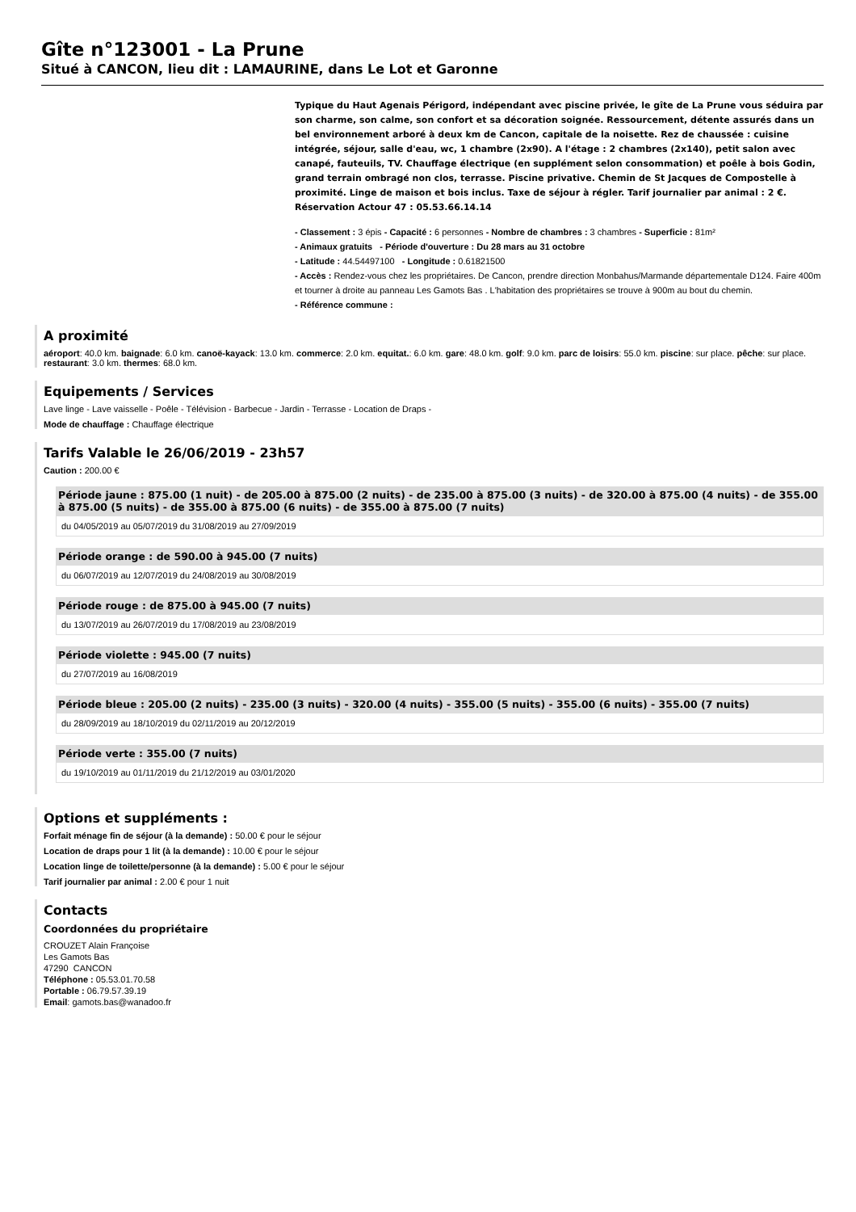Gîte n°123001 - La Prune
Situé à CANCON, lieu dit : LAMAURINE, dans Le Lot et Garonne
Typique du Haut Agenais Périgord, indépendant avec piscine privée, le gîte de La Prune vous séduira par son charme, son calme, son confort et sa décoration soignée. Ressourcement, détente assurés dans un bel environnement arboré à deux km de Cancon, capitale de la noisette. Rez de chaussée : cuisine intégrée, séjour, salle d'eau, wc, 1 chambre (2x90). A l'étage : 2 chambres (2x140), petit salon avec canapé, fauteuils, TV. Chauffage électrique (en supplément selon consommation) et poêle à bois Godin, grand terrain ombragé non clos, terrasse. Piscine privative. Chemin de St Jacques de Compostelle à proximité. Linge de maison et bois inclus. Taxe de séjour à régler. Tarif journalier par animal : 2 €. Réservation Actour 47 : 05.53.66.14.14
- Classement : 3 épis - Capacité : 6 personnes - Nombre de chambres : 3 chambres - Superficie : 81m²
- Animaux gratuits - Période d'ouverture : Du 28 mars au 31 octobre
- Latitude : 44.54497100 - Longitude : 0.61821500
- Accès : Rendez-vous chez les propriétaires. De Cancon, prendre direction Monbahus/Marmande départementale D124. Faire 400m et tourner à droite au panneau Les Gamots Bas . L'habitation des propriétaires se trouve à 900m au bout du chemin.
- Référence commune :
A proximité
aéroport: 40.0 km. baignade: 6.0 km. canoë-kayack: 13.0 km. commerce: 2.0 km. equitat.: 6.0 km. gare: 48.0 km. golf: 9.0 km. parc de loisirs: 55.0 km. piscine: sur place. pêche: sur place. restaurant: 3.0 km. thermes: 68.0 km.
Equipements / Services
Lave linge - Lave vaisselle - Poêle - Télévision - Barbecue - Jardin - Terrasse - Location de Draps -
Mode de chauffage : Chauffage électrique
Tarifs Valable le 26/06/2019 - 23h57
Caution : 200.00 €
Période jaune : 875.00 (1 nuit) - de 205.00 à 875.00 (2 nuits) - de 235.00 à 875.00 (3 nuits) - de 320.00 à 875.00 (4 nuits) - de 355.00 à 875.00 (5 nuits) - de 355.00 à 875.00 (6 nuits) - de 355.00 à 875.00 (7 nuits)
du 04/05/2019 au 05/07/2019 du 31/08/2019 au 27/09/2019
Période orange : de 590.00 à 945.00 (7 nuits)
du 06/07/2019 au 12/07/2019 du 24/08/2019 au 30/08/2019
Période rouge : de 875.00 à 945.00 (7 nuits)
du 13/07/2019 au 26/07/2019 du 17/08/2019 au 23/08/2019
Période violette : 945.00 (7 nuits)
du 27/07/2019 au 16/08/2019
Période bleue : 205.00 (2 nuits) - 235.00 (3 nuits) - 320.00 (4 nuits) - 355.00 (5 nuits) - 355.00 (6 nuits) - 355.00 (7 nuits)
du 28/09/2019 au 18/10/2019 du 02/11/2019 au 20/12/2019
Période verte : 355.00 (7 nuits)
du 19/10/2019 au 01/11/2019 du 21/12/2019 au 03/01/2020
Options et suppléments :
Forfait ménage fin de séjour (à la demande) : 50.00 € pour le séjour
Location de draps pour 1 lit (à la demande) : 10.00 € pour le séjour
Location linge de toilette/personne (à la demande) : 5.00 € pour le séjour
Tarif journalier par animal : 2.00 € pour 1 nuit
Contacts
Coordonnées du propriétaire
CROUZET Alain Françoise
Les Gamots Bas
47290 CANCON
Téléphone : 05.53.01.70.58
Portable : 06.79.57.39.19
Email: gamots.bas@wanadoo.fr